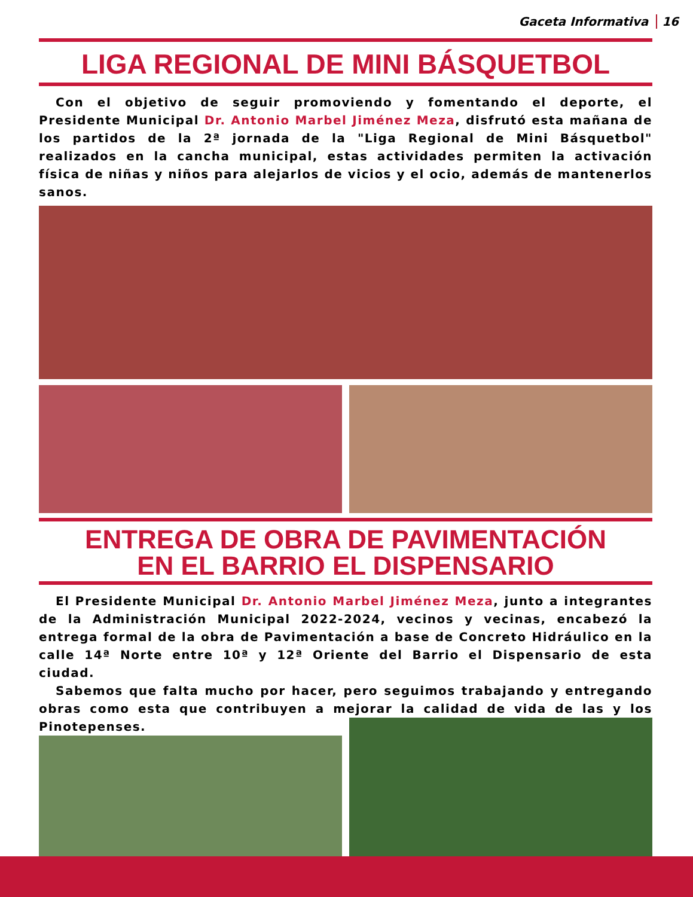Gaceta Informativa 16
LIGA REGIONAL DE MINI BÁSQUETBOL
Con el objetivo de seguir promoviendo y fomentando el deporte, el Presidente Municipal Dr. Antonio Marbel Jiménez Meza, disfrutó esta mañana de los partidos de la 2ª jornada de la "Liga Regional de Mini Básquetbol" realizados en la cancha municipal, estas actividades permiten la activación física de niñas y niños para alejarlos de vicios y el ocio, además de mantenerlos sanos.
ENTREGA DE OBRA DE PAVIMENTACIÓN
EN EL BARRIO EL DISPENSARIO
El Presidente Municipal Dr. Antonio Marbel Jiménez Meza, junto a integrantes de la Administración Municipal 2022-2024, vecinos y vecinas, encabezó la entrega formal de la obra de Pavimentación a base de Concreto Hidráulico en la calle 14ª Norte entre 10ª y 12ª Oriente del Barrio el Dispensario de esta ciudad.
Sabemos que falta mucho por hacer, pero seguimos trabajando y entregando obras como esta que contribuyen a mejorar la calidad de vida de las y los Pinotepenses.